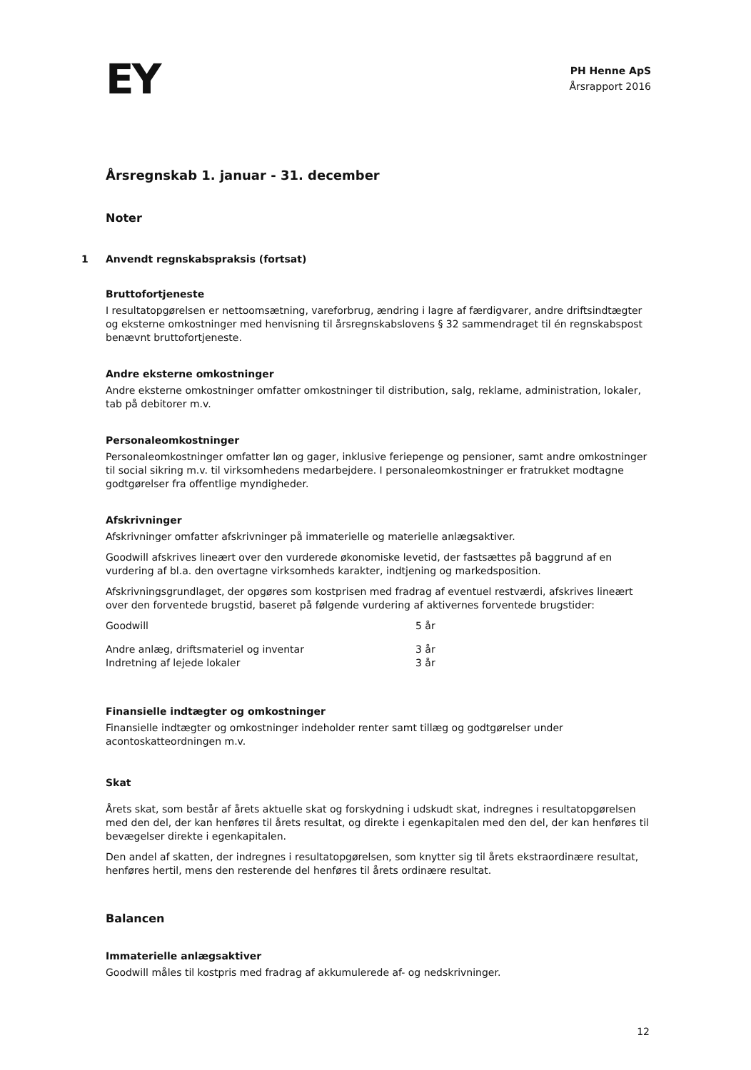EY
PH Henne ApS
Årsrapport 2016
Årsregnskab 1. januar - 31. december
Noter
1 Anvendt regnskabspraksis (fortsat)
Bruttofortjeneste
I resultatopgørelsen er nettoomsætning, vareforbrug, ændring i lagre af færdigvarer, andre driftsindtægter og eksterne omkostninger med henvisning til årsregnskabslovens § 32 sammendraget til én regnskabspost benævnt bruttofortjeneste.
Andre eksterne omkostninger
Andre eksterne omkostninger omfatter omkostninger til distribution, salg, reklame, administration, lokaler, tab på debitorer m.v.
Personaleomkostninger
Personaleomkostninger omfatter løn og gager, inklusive feriepenge og pensioner, samt andre omkostninger til social sikring m.v. til virksomhedens medarbejdere. I personaleomkostninger er fratrukket modtagne godtgørelser fra offentlige myndigheder.
Afskrivninger
Afskrivninger omfatter afskrivninger på immaterielle og materielle anlægsaktiver.
Goodwill afskrives lineært over den vurderede økonomiske levetid, der fastsættes på baggrund af en vurdering af bl.a. den overtagne virksomheds karakter, indtjening og markedsposition.
Afskrivningsgrundlaget, der opgøres som kostprisen med fradrag af eventuel restværdi, afskrives lineært over den forventede brugstid, baseret på følgende vurdering af aktivernes forventede brugstider:
| Goodwill | 5 år |
| Andre anlæg, driftsmateriel og inventar | 3 år |
| Indretning af lejede lokaler | 3 år |
Finansielle indtægter og omkostninger
Finansielle indtægter og omkostninger indeholder renter samt tillæg og godtgørelser under acontoskatteordningen m.v.
Skat
Årets skat, som består af årets aktuelle skat og forskydning i udskudt skat, indregnes i resultatopgørelsen med den del, der kan henføres til årets resultat, og direkte i egenkapitalen med den del, der kan henføres til bevægelser direkte i egenkapitalen.
Den andel af skatten, der indregnes i resultatopgørelsen, som knytter sig til årets ekstraordinære resultat, henføres hertil, mens den resterende del henføres til årets ordinære resultat.
Balancen
Immaterielle anlægsaktiver
Goodwill måles til kostpris med fradrag af akkumulerede af- og nedskrivninger.
12